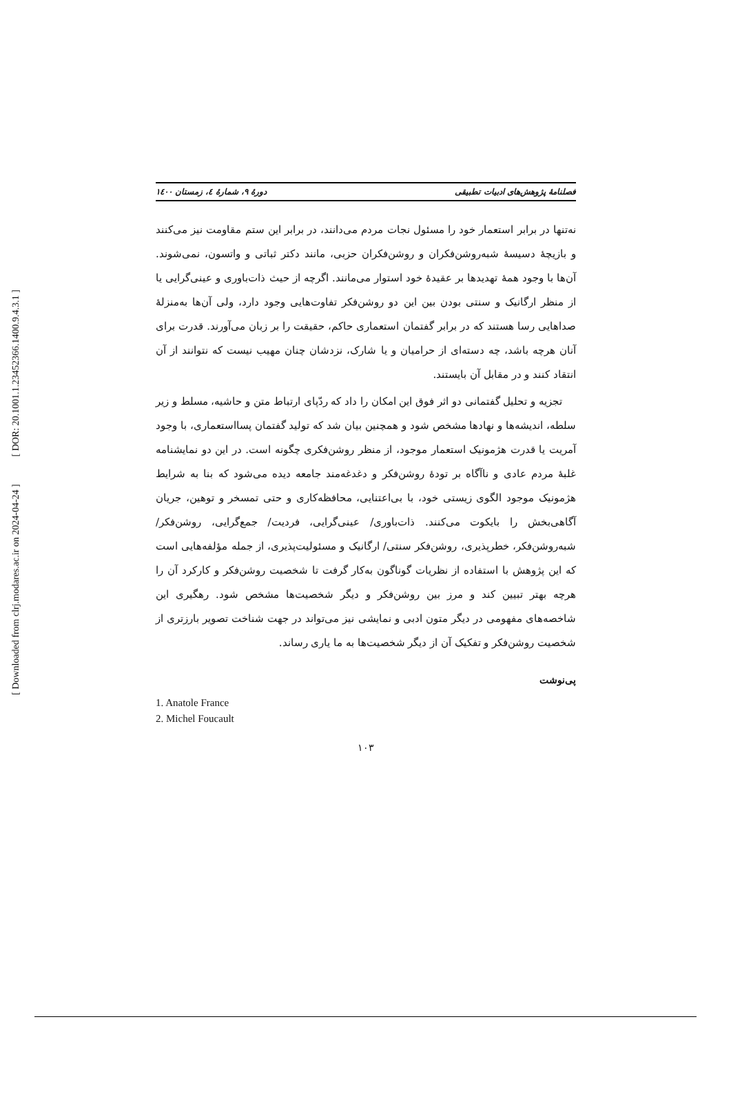[ DOR: 20.1001.1.23452366.1400.9.4.3.1 ]
[ Downloaded from clrj.modares.ac.ir on 2024-04-24 ]
فصلنامهٔ پژوهش‌های ادبیات تطبیقی دورهٔ ۹، شمارهٔ ٤، زمستان ١٤٠٠
نه‌تنها در برابر استعمار خود را مسئول نجات مردم می‌دانند، در برابر این ستم مقاومت نیز می‌کنند و بازیچهٔ دسیسهٔ شبه‌روشن‌فکران و روشن‌فکران حزبی، مانند دکتر ثباتی و واتسون، نمی‌شوند. آن‌ها با وجود همهٔ تهدیدها بر عقیدهٔ خود استوار می‌مانند. اگرچه از حیث ذات‌باوری و عینی‌گرایی یا از منظر ارگانیک و سنتی بودن بین این دو روشن‌فکر تفاوت‌هایی وجود دارد، ولی آن‌ها به‌منزلهٔ صداهایی رسا هستند که در برابر گفتمان استعماری حاکم، حقیقت را بر زبان می‌آورند. قدرت برای آنان هرچه باشد، چه دسته‌ای از حرامیان و یا شارک، نزدشان چنان مهیب نیست که نتوانند از آن انتقاد کنند و در مقابل آن بایستند.
تجزیه و تحلیل گفتمانی دو اثر فوق این امکان را داد که ردّپای ارتباط متن و حاشیه، مسلط و زیر سلطه، اندیشه‌ها و نهادها مشخص شود و همچنین بیان شد که تولید گفتمان پسااستعماری، با وجود آمریت یا قدرت هژمونیک استعمار موجود، از منظر روشن‌فکری چگونه است. در این دو نمایشنامه غلبهٔ مردم عادی و ناآگاه بر تودهٔ روشن‌فکر و دغدغه‌مند جامعه دیده می‌شود که بنا به شرایط هژمونیک موجود الگوی زیستی خود، با بی‌اعتنایی، محافظه‌کاری و حتی تمسخر و توهین، جریان آگاهی‌بخش را بایکوت می‌کنند. ذات‌باوری/ عینی‌گرایی، فردیت/ جمع‌گرایی، روشن‌فکر/ شبه‌روشن‌فکر، خطرپذیری، روشن‌فکر سنتی/ ارگانیک و مسئولیت‌پذیری، از جمله مؤلفه‌هایی است که این پژوهش با استفاده از نظریات گوناگون به‌کار گرفت تا شخصیت روشن‌فکر و کارکرد آن را هرچه بهتر تبیین کند و مرز بین روشن‌فکر و دیگر شخصیت‌ها مشخص شود. رهگیری این شاخصه‌های مفهومی در دیگر متون ادبی و نمایشی نیز می‌تواند در جهت شناخت تصویر بارزتری از شخصیت روشن‌فکر و تفکیک آن از دیگر شخصیت‌ها به ما یاری رساند.
پی‌نوشت
1. Anatole France
2. Michel Foucault
۱۰۳